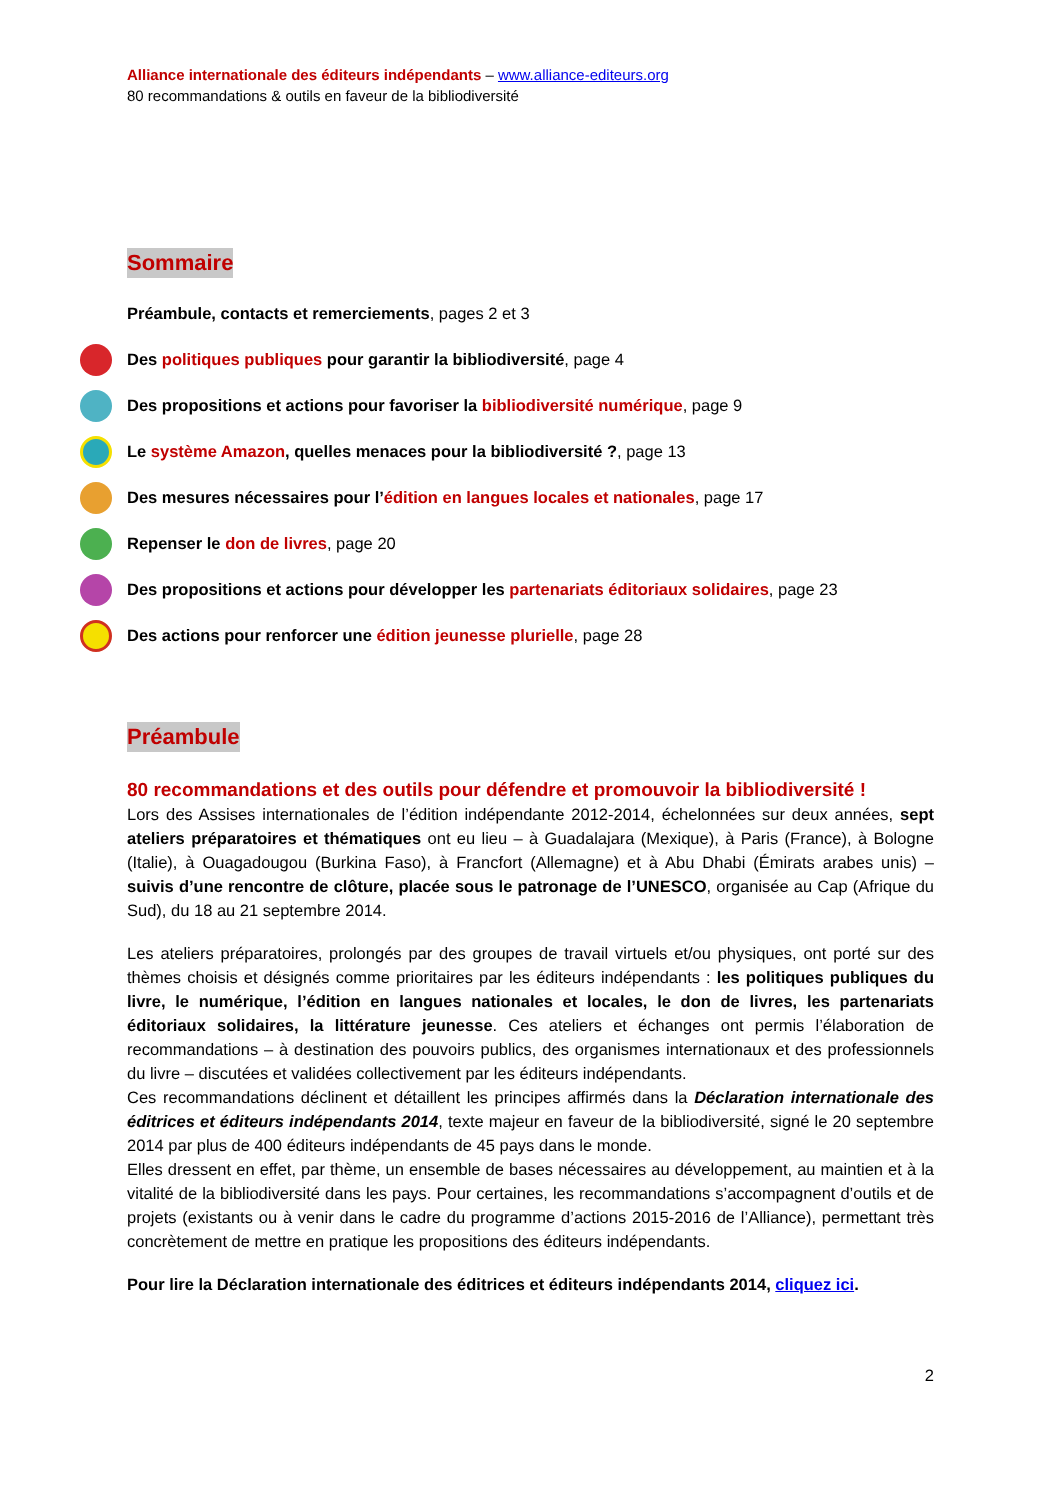Alliance internationale des éditeurs indépendants – www.alliance-editeurs.org
80 recommandations & outils en faveur de la bibliodiversité
Sommaire
Préambule, contacts et remerciements, pages 2 et 3
Des politiques publiques pour garantir la bibliodiversité, page 4
Des propositions et actions pour favoriser la bibliodiversité numérique, page 9
Le système Amazon, quelles menaces pour la bibliodiversité ?, page 13
Des mesures nécessaires pour l’édition en langues locales et nationales, page 17
Repenser le don de livres, page 20
Des propositions et actions pour développer les partenariats éditoriaux solidaires, page 23
Des actions pour renforcer une édition jeunesse plurielle, page 28
Préambule
80 recommandations et des outils pour défendre et promouvoir la bibliodiversité !
Lors des Assises internationales de l’édition indépendante 2012-2014, échelonnées sur deux années, sept ateliers préparatoires et thématiques ont eu lieu – à Guadalajara (Mexique), à Paris (France), à Bologne (Italie), à Ouagadougou (Burkina Faso), à Francfort (Allemagne) et à Abu Dhabi (Émirats arabes unis) – suivis d’une rencontre de clôture, placée sous le patronage de l’UNESCO, organisée au Cap (Afrique du Sud), du 18 au 21 septembre 2014.
Les ateliers préparatoires, prolongés par des groupes de travail virtuels et/ou physiques, ont porté sur des thèmes choisis et désignés comme prioritaires par les éditeurs indépendants : les politiques publiques du livre, le numérique, l’édition en langues nationales et locales, le don de livres, les partenariats éditoriaux solidaires, la littérature jeunesse. Ces ateliers et échanges ont permis l’élaboration de recommandations – à destination des pouvoirs publics, des organismes internationaux et des professionnels du livre – discutées et validées collectivement par les éditeurs indépendants.
Ces recommandations déclinent et détaillent les principes affirmés dans la Déclaration internationale des éditrices et éditeurs indépendants 2014, texte majeur en faveur de la bibliodiversité, signé le 20 septembre 2014 par plus de 400 éditeurs indépendants de 45 pays dans le monde.
Elles dressent en effet, par thème, un ensemble de bases nécessaires au développement, au maintien et à la vitalité de la bibliodiversité dans les pays. Pour certaines, les recommandations s’accompagnent d’outils et de projets (existants ou à venir dans le cadre du programme d’actions 2015-2016 de l’Alliance), permettant très concrètement de mettre en pratique les propositions des éditeurs indépendants.
Pour lire la Déclaration internationale des éditrices et éditeurs indépendants 2014, cliquez ici.
2